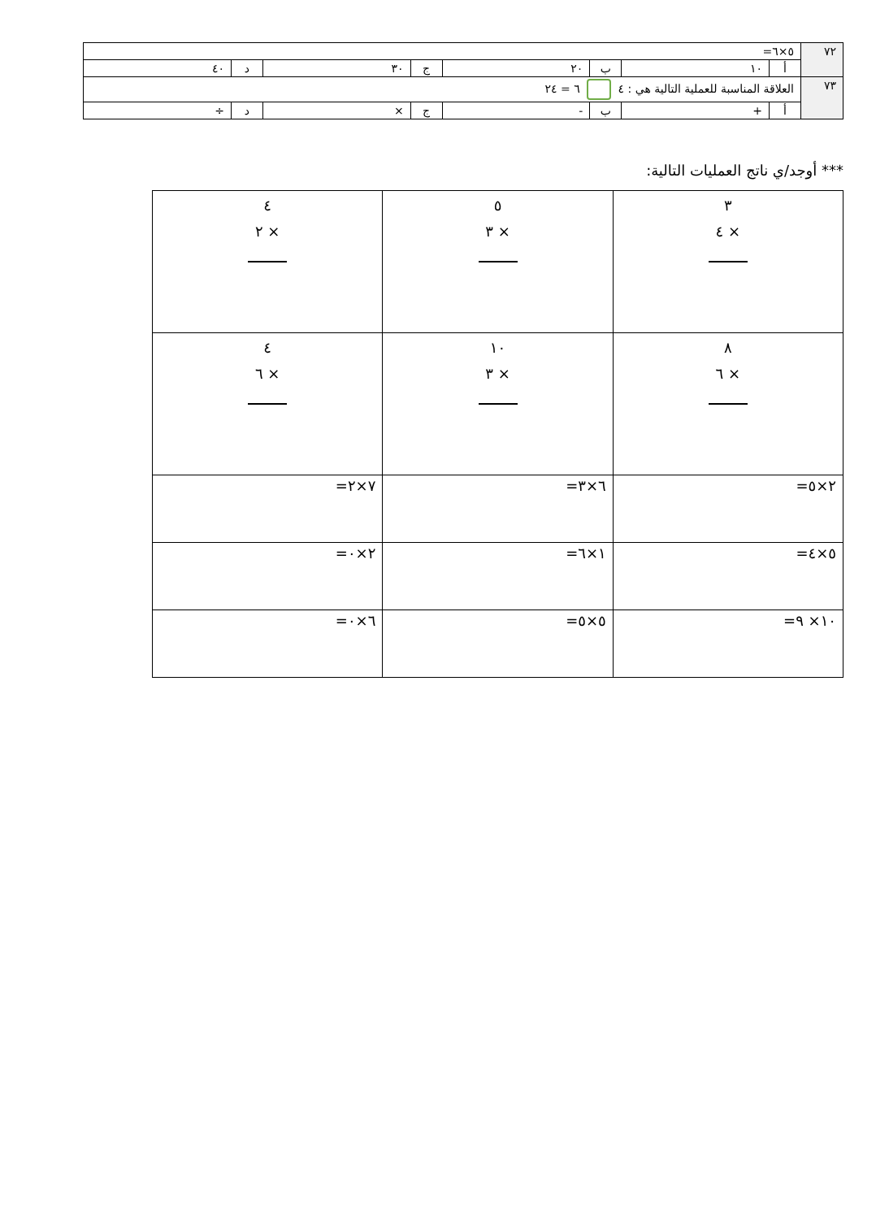| ٧٢ | ٥×٦= | | | | | | | |
| | أ | ١٠ | ب | ٢٠ | ج | ٣٠ | د | ٤٠ |
| ٧٣ | العلاقة المناسبة للعملية التالية هي : ٤ ٦ = ٢٤ | | | | | | | |
| | أ | + | ب | - | ج | × | د | ÷ |
*** أوجد/ي ناتج العمليات التالية:
| ٣ × ٤ | ٥ × ٣ | ٤ × ٢ |
| ٨ × ٦ | ١٠ × ٣ | ٤ × ٦ |
| ٢×٥= | ٦×٣= | ٧×٢= |
| ٥×٤= | ١×٦= | ٢×٠= |
| ١٠× ٩= | ٥×٥= | ٦×٠= |